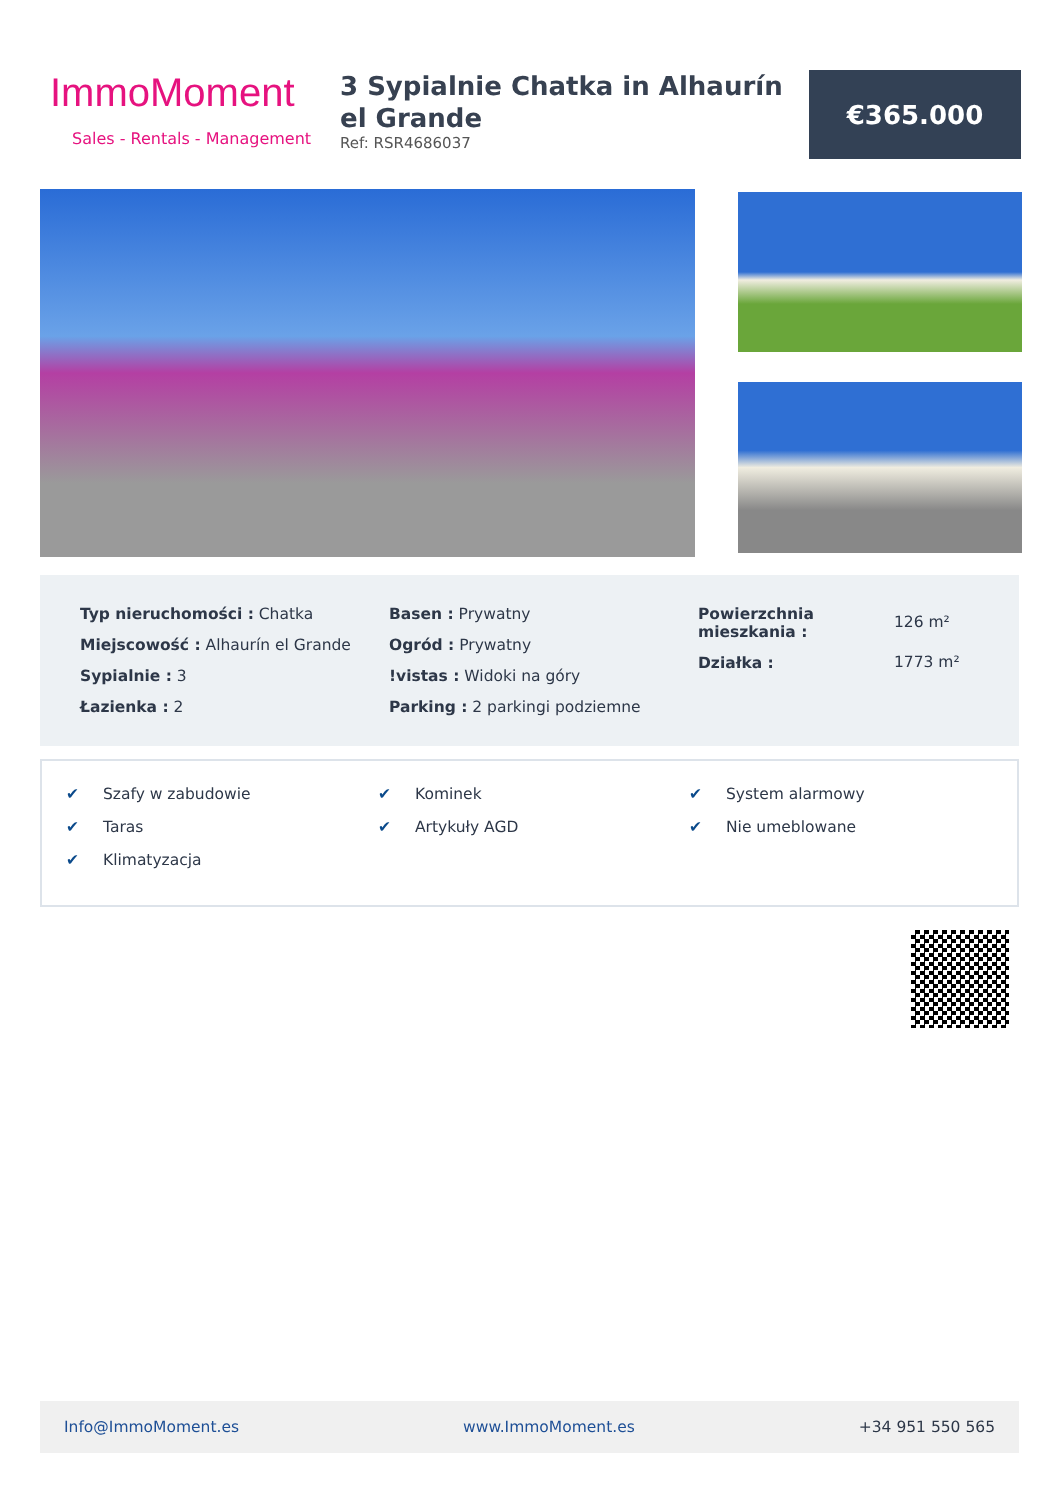ImmoMoment
Sales - Rentals - Management
3 Sypialnie Chatka in Alhaurín el Grande
Ref: RSR4686037
€365.000
Typ nieruchomości : Chatka
Miejscowość : Alhaurín el Grande
Sypialnie : 3
Łazienka : 2
Basen : Prywatny
Ogród : Prywatny
!vistas : Widoki na góry
Parking : 2 parkingi podziemne
Powierzchnia mieszkania :
Działka :
126 m²
1773 m²
✔ Szafy w zabudowie
✔ Taras
✔ Klimatyzacja
✔ Kominek
✔ Artykuły AGD
✔ System alarmowy
✔ Nie umeblowane
Info@ImmoMoment.es www.ImmoMoment.es +34 951 550 565